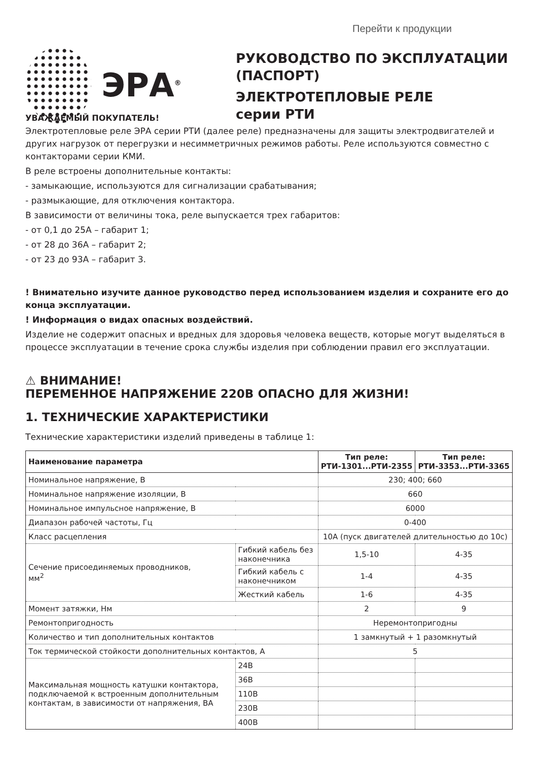Перейти к продукции
ЭРА<sup>®</sup>
РУКОВОДСТВО ПО ЭКСПЛУАТАЦИИ
(ПАСПОРТ)
ЭЛЕКТРОТЕПЛОВЫЕ РЕЛЕ
серии РТИ
УВАЖАЕМЫЙ ПОКУПАТЕЛЬ!
Электротепловые реле ЭРА серии РТИ (далее реле) предназначены для защиты электродвигателей и других нагрузок от перегрузки и несимметричных режимов работы. Реле используются совместно с контакторами серии КМИ.
В реле встроены дополнительные контакты:
- замыкающие, используются для сигнализации срабатывания;
- размыкающие, для отключения контактора.
В зависимости от величины тока, реле выпускается трех габаритов:
- от 0,1 до 25А – габарит 1;
- от 28 до 36А – габарит 2;
- от 23 до 93А – габарит 3.
! Внимательно изучите данное руководство перед использованием изделия и сохраните его до конца эксплуатации.
! Информация о видах опасных воздействий.
Изделие не содержит опасных и вредных для здоровья человека веществ, которые могут выделяться в процессе эксплуатации в течение срока службы изделия при соблюдении правил его эксплуатации.
⚠ ВНИМАНИЕ!
ПЕРЕМЕННОЕ НАПРЯЖЕНИЕ 220В ОПАСНО ДЛЯ ЖИЗНИ!
1. ТЕХНИЧЕСКИЕ ХАРАКТЕРИСТИКИ
Технические характеристики изделий приведены в таблице 1:
| Наименование параметра | | | Тип реле: РТИ-1301...РТИ-2355 | Тип реле: РТИ-3353...РТИ-3365 |
| --- | --- | --- | --- | --- |
| Номинальное напряжение, В | | | 230; 400; 660 | |
| Номинальное напряжение изоляции, В | | | 660 | |
| Номинальное импульсное напряжение, В | | | 6000 | |
| Диапазон рабочей частоты, Гц | | | 0-400 | |
| Класс расцепления | | | 10А (пуск двигателей длительностью до 10с) | |
| Сечение присоединяемых проводников, мм<sup>2</sup> | Гибкий кабель без наконечника | | 1,5-10 | 4-35 |
| | Гибкий кабель с наконечником | | 1-4 | 4-35 |
| | Жесткий кабель | | 1-6 | 4-35 |
| Момент затяжки, Нм | | | 2 | 9 |
| Ремонтопригодность | | | Неремонтопригодны | |
| Количество и тип дополнительных контактов | | | 1 замкнутый + 1 разомкнутый | |
| Ток термической стойкости дополнительных контактов, А | | | 5 | |
| Максимальная мощность катушки контактора, подключаемой к встроенным дополнительным контактам, в зависимости от напряжения, ВА | | 24В | | |
| | | 36В | | |
| | | 110В | | |
| | | 230В | | |
| | | 400В | | |